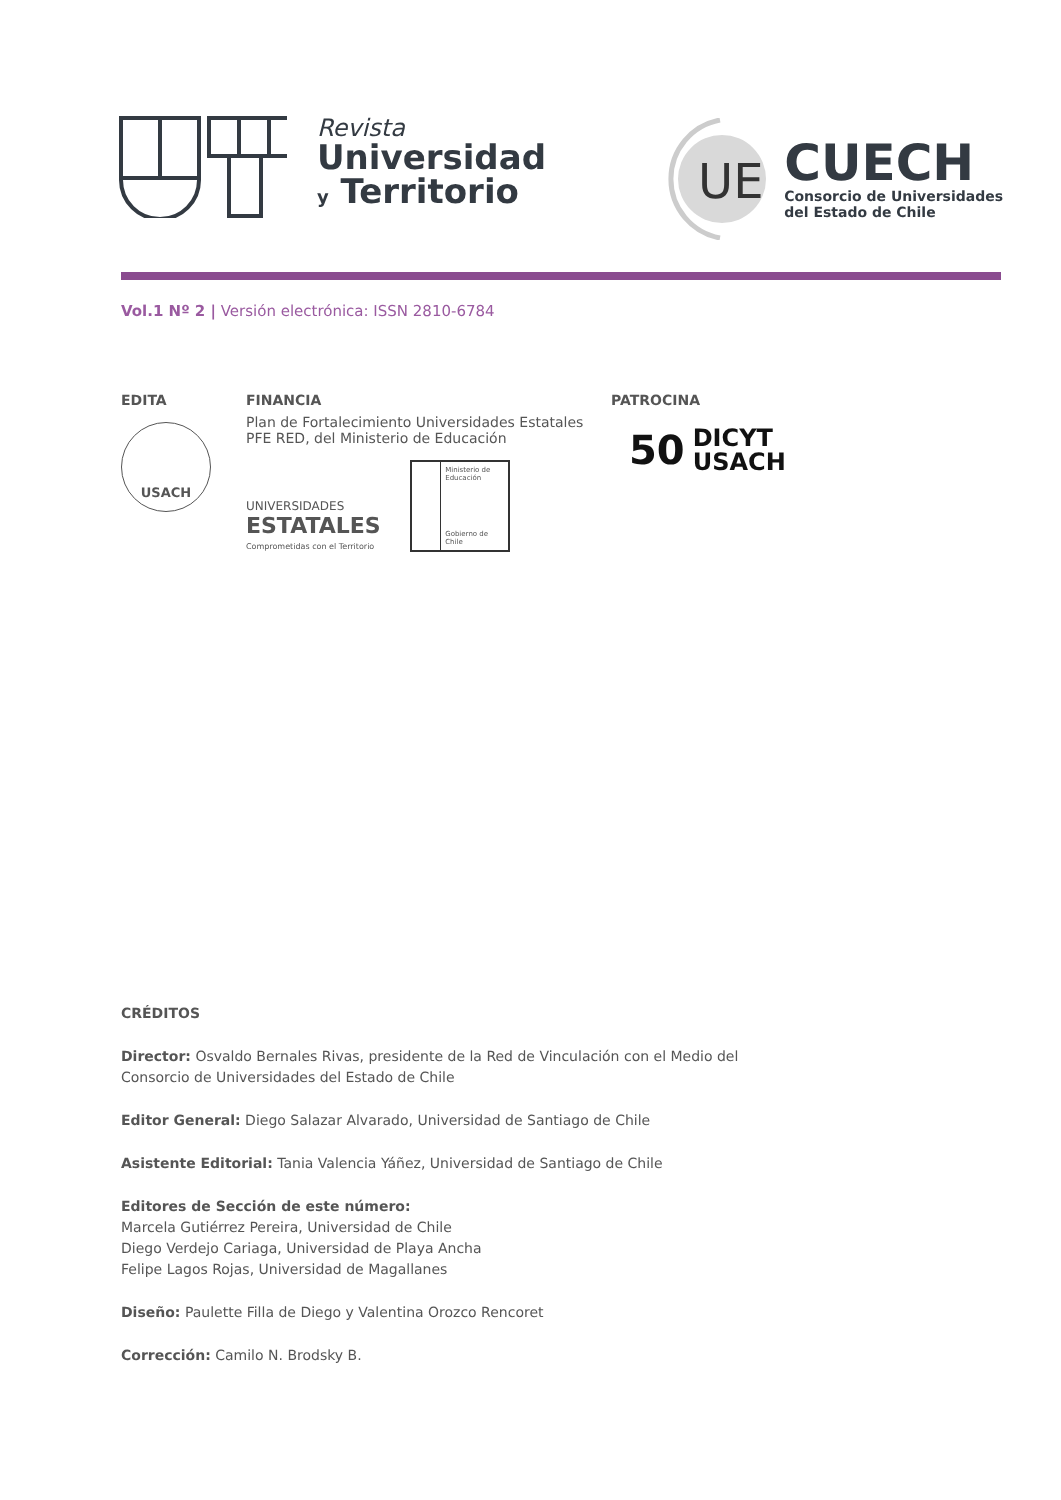Revista
Universidad
y Territorio
UE
CUECH
Consorcio de Universidades
del Estado de Chile
Vol.1 Nº 2 | Versión electrónica: ISSN 2810-6784
EDITA
USACH
FINANCIA
Plan de Fortalecimiento Universidades Estatales
PFE RED, del Ministerio de Educación
UNIVERSIDADES
ESTATALES
Comprometidas con el Territorio
Ministerio de Educación
Gobierno de Chile
PATROCINA
50 DICYT
USACH
CRÉDITOS
Director: Osvaldo Bernales Rivas, presidente de la Red de Vinculación con el Medio del Consorcio de Universidades del Estado de Chile
Editor General: Diego Salazar Alvarado, Universidad de Santiago de Chile
Asistente Editorial: Tania Valencia Yáñez, Universidad de Santiago de Chile
Editores de Sección de este número:
Marcela Gutiérrez Pereira, Universidad de Chile
Diego Verdejo Cariaga, Universidad de Playa Ancha
Felipe Lagos Rojas, Universidad de Magallanes
Diseño: Paulette Filla de Diego y Valentina Orozco Rencoret
Corrección: Camilo N. Brodsky B.